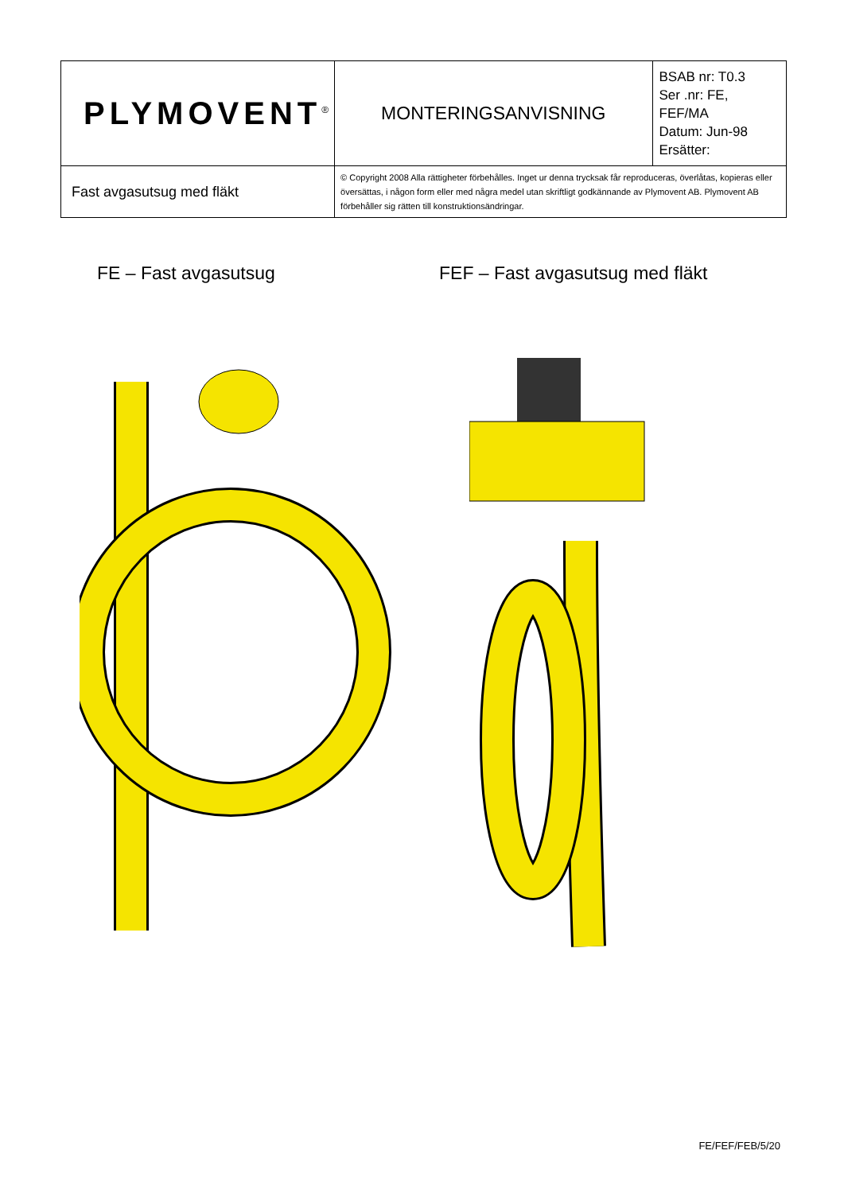| PLYMOVENT<sup>®</sup> | MONTERINGSANVISNING | BSAB nr: T0.3 Ser .nr: FE, FEF/MA Datum: Jun-98 Ersätter: |
| Fast avgasutsug med fläkt | © Copyright 2008 Alla rättigheter förbehålles. Inget ur denna trycksak får reproduceras, överlåtas, kopieras eller översättas, i någon form eller med några medel utan skriftligt godkännande av Plymovent AB. Plymovent AB förbehåller sig rätten till konstruktionsändringar. | |
FE – Fast avgasutsug FEF – Fast avgasutsug med fläkt
FE/FEF/FEB/5/20